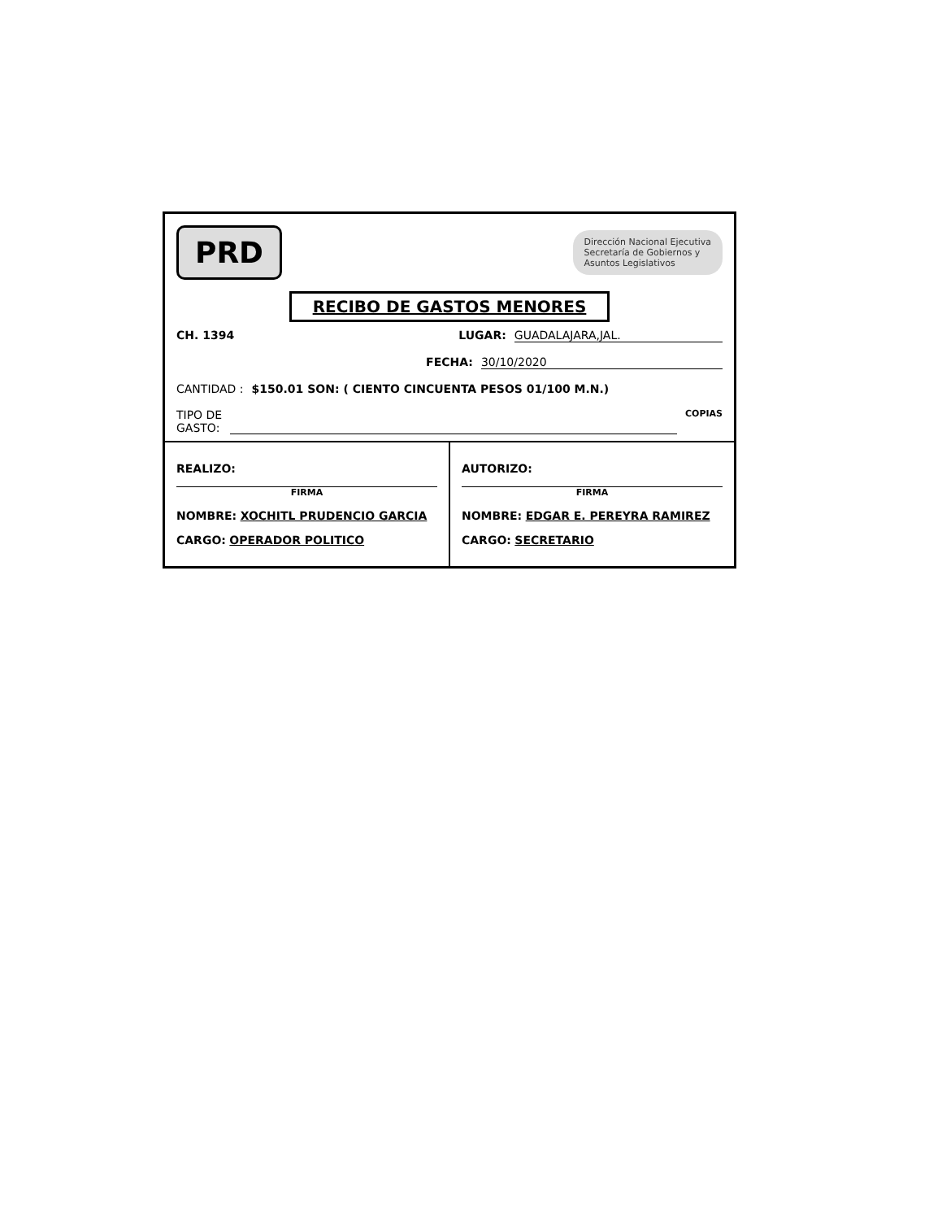PRD
Dirección Nacional Ejecutiva
Secretaría de Gobiernos y
Asuntos Legislativos
RECIBO DE GASTOS MENORES
CH. 1394 LUGAR: GUADALAJARA,JAL.
FECHA: 30/10/2020
CANTIDAD : $150.01 SON: ( CIENTO CINCUENTA PESOS 01/100 M.N.)
TIPO DE
GASTO: COPIAS
REALIZO:
FIRMA
NOMBRE: XOCHITL PRUDENCIO GARCIA
CARGO: OPERADOR POLITICO
AUTORIZO:
FIRMA
NOMBRE: EDGAR E. PEREYRA RAMIREZ
CARGO: SECRETARIO